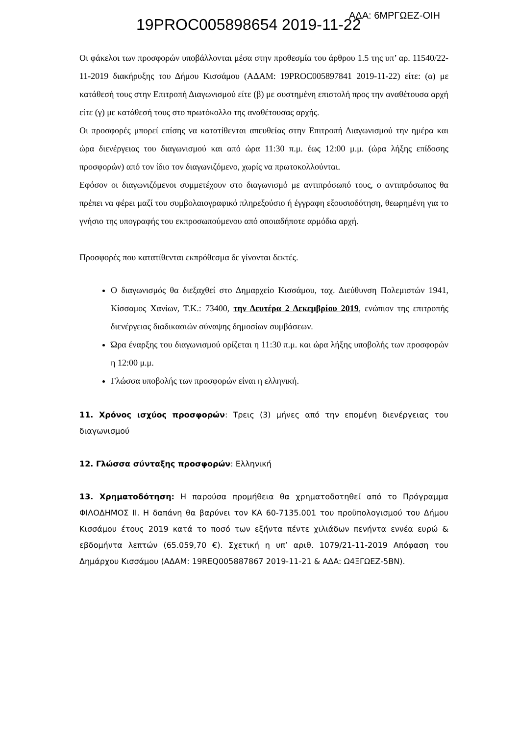19PROC005898654 2019-11-22
ΑΔΑ: 6ΜΡΓΩΕΖ-ΟΙΗ
Οι φάκελοι των προσφορών υποβάλλονται μέσα στην προθεσμία του άρθρου 1.5 της υπ’ αρ. 11540/22-11-2019 διακήρυξης του Δήμου Κισσάμου (ΑΔΑΜ: 19PROC005897841 2019-11-22) είτε: (α) με κατάθεσή τους στην Επιτροπή Διαγωνισμού είτε (β) με συστημένη επιστολή προς την αναθέτουσα αρχή είτε (γ) με κατάθεσή τους στο πρωτόκολλο της αναθέτουσας αρχής.
Οι προσφορές μπορεί επίσης να κατατίθενται απευθείας στην Επιτροπή Διαγωνισμού την ημέρα και ώρα διενέργειας του διαγωνισμού και από ώρα 11:30 π.μ. έως 12:00 μ.μ. (ώρα λήξης επίδοσης προσφορών) από τον ίδιο τον διαγωνιζόμενο, χωρίς να πρωτοκολλούνται.
Εφόσον οι διαγωνιζόμενοι συμμετέχουν στο διαγωνισμό με αντιπρόσωπό τους, ο αντιπρόσωπος θα πρέπει να φέρει μαζί του συμβολαιογραφικό πληρεξούσιο ή έγγραφη εξουσιοδότηση, θεωρημένη για το γνήσιο της υπογραφής του εκπροσωπούμενου από οποιαδήποτε αρμόδια αρχή.
Προσφορές που κατατίθενται εκπρόθεσμα δε γίνονται δεκτές.
Ο διαγωνισμός θα διεξαχθεί στο Δημαρχείο Κισσάμου, ταχ. Διεύθυνση Πολεμιστών 1941, Κίσσαμος Χανίων, Τ.Κ.: 73400, την Δευτέρα 2 Δεκεμβρίου 2019, ενώπιον της επιτροπής διενέργειας διαδικασιών σύναψης δημοσίων συμβάσεων.
Ώρα έναρξης του διαγωνισμού ορίζεται η 11:30 π.μ. και ώρα λήξης υποβολής των προσφορών η 12:00 μ.μ.
Γλώσσα υποβολής των προσφορών είναι η ελληνική.
11. Χρόνος ισχύος προσφορών: Τρεις (3) μήνες από την επομένη διενέργειας του διαγωνισμού
12. Γλώσσα σύνταξης προσφορών: Ελληνική
13. Χρηματοδότηση: Η παρούσα προμήθεια θα χρηματοδοτηθεί από το Πρόγραμμα ΦΙΛΟΔΗΜΟΣ ΙΙ. Η δαπάνη θα βαρύνει τον ΚΑ 60-7135.001 του προϋπολογισμού του Δήμου Κισσάμου έτους 2019 κατά το ποσό των εξήντα πέντε χιλιάδων πενήντα εννέα ευρώ & εβδομήντα λεπτών (65.059,70 €). Σχετική η υπ’ αριθ. 1079/21-11-2019 Απόφαση του Δημάρχου Κισσάμου (ΑΔΑΜ: 19REQ005887867 2019-11-21 & ΑΔΑ: Ω4ΞΓΩΕΖ-5ΒΝ).